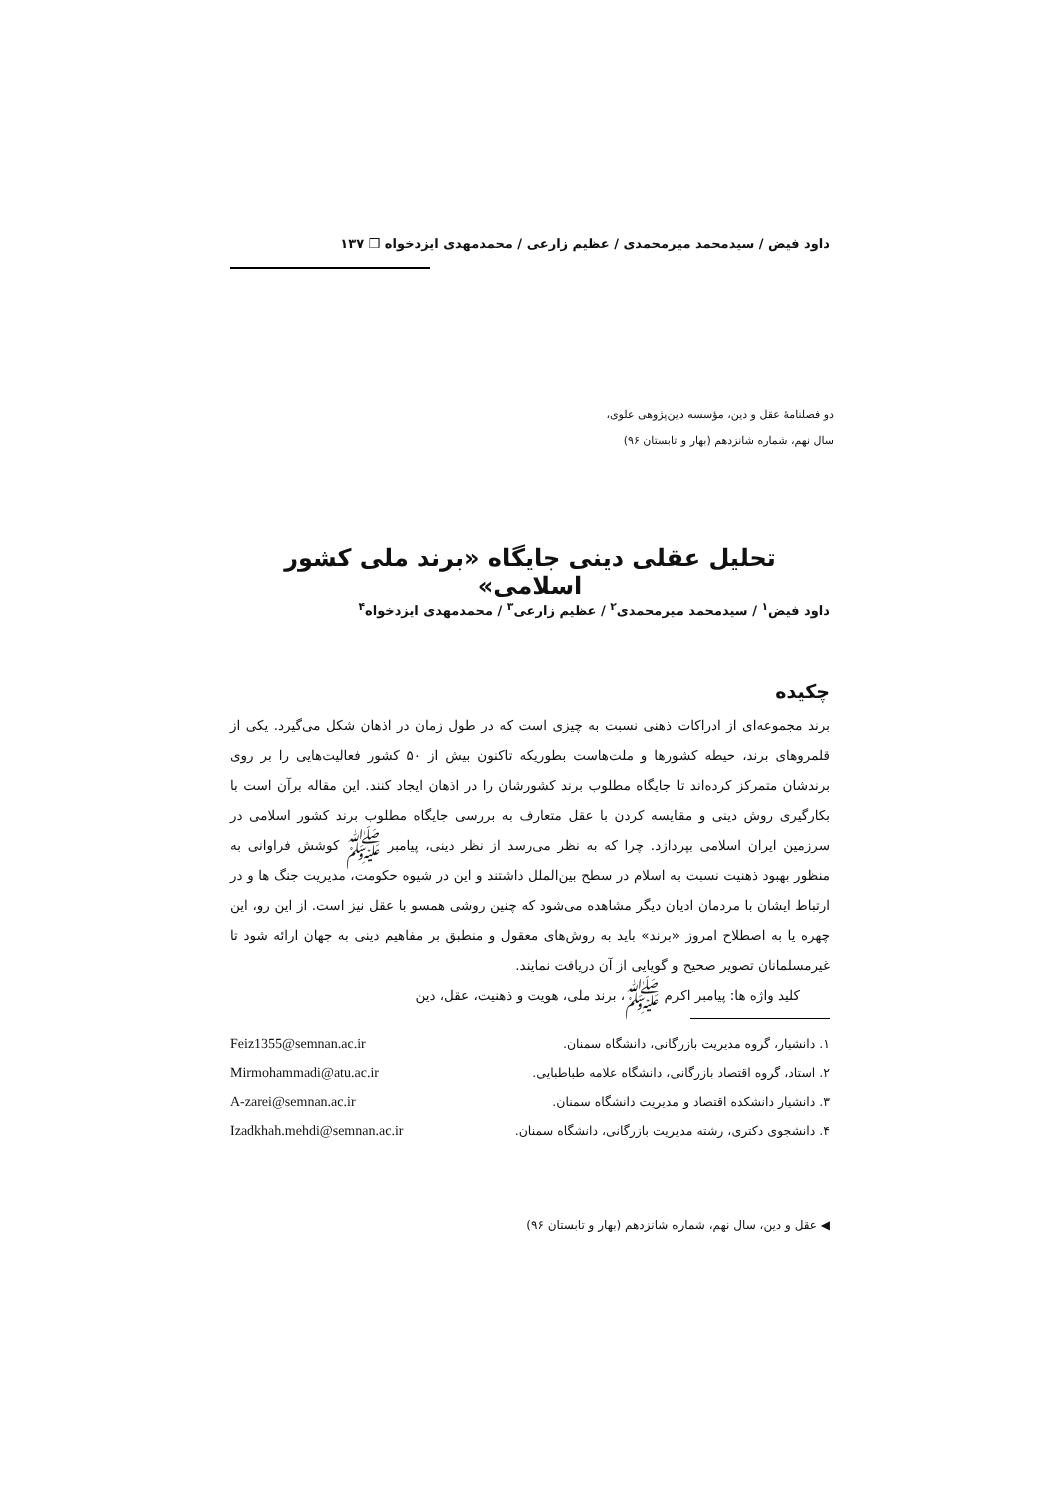داود فیض / سیدمحمد میرمحمدی / عظیم زارعی / محمدمهدی ایزدخواه ❒ ۱۳۷
دو فصلنامهٔ عقل و دین، مؤسسه دین‌پژوهی علوی،
سال نهم، شماره شانزدهم (بهار و تابستان ۹۶)
تحلیل عقلی دینی جایگاه «برند ملی کشور اسلامی»
داود فیض<sup>۱</sup> / سیدمحمد میرمحمدی<sup>۲</sup> / عظیم زارعی<sup>۳</sup> / محمدمهدی ایزدخواه<sup>۴</sup>
چکیده
برند مجموعه‌ای از ادراکات ذهنی نسبت به چیزی است که در طول زمان در اذهان شکل می‌گیرد. یکی از قلمروهای برند، حیطه کشورها و ملت‌هاست بطوریکه تاکنون بیش از ۵۰ کشور فعالیت‌هایی را بر روی برندشان متمرکز کرده‌اند تا جایگاه مطلوب برند کشورشان را در اذهان ایجاد کنند. این مقاله برآن است با بکارگیری روش دینی و مقایسه کردن با عقل متعارف به بررسی جایگاه مطلوب برند کشور اسلامی در سرزمین ایران اسلامی بپردازد. چرا که به نظر می‌رسد از نظر دینی، پیامبر ﷺ کوشش فراوانی به منظور بهبود ذهنیت نسبت به اسلام در سطح بین‌الملل داشتند و این در شیوه حکومت، مدیریت جنگ ها و در ارتباط ایشان با مردمان ادیان دیگر مشاهده می‌شود که چنین روشی همسو با عقل نیز است. از این رو، این چهره یا به اصطلاح امروز «برند» باید به روش‌های معقول و منطبق بر مفاهیم دینی به جهان ارائه شود تا غیرمسلمانان تصویر صحیح و گویایی از آن دریافت نمایند.
کلید واژه ها: پیامبر اکرم ﷺ، برند ملی، هویت و ذهنیت، عقل، دین
۱. دانشیار، گروه مدیریت بازرگانی، دانشگاه سمنان. Feiz1355@semnan.ac.ir
۲. استاد، گروه اقتصاد بازرگانی، دانشگاه علامه طباطبایی. Mirmohammadi@atu.ac.ir
۳. دانشیار دانشکده اقتصاد و مدیریت دانشگاه سمنان. A-zarei@semnan.ac.ir
۴. دانشجوی دکتری، رشته مدیریت بازرگانی، دانشگاه سمنان. Izadkhah.mehdi@semnan.ac.ir
◀ عقل و دین، سال نهم، شماره شانزدهم (بهار و تابستان ۹۶)